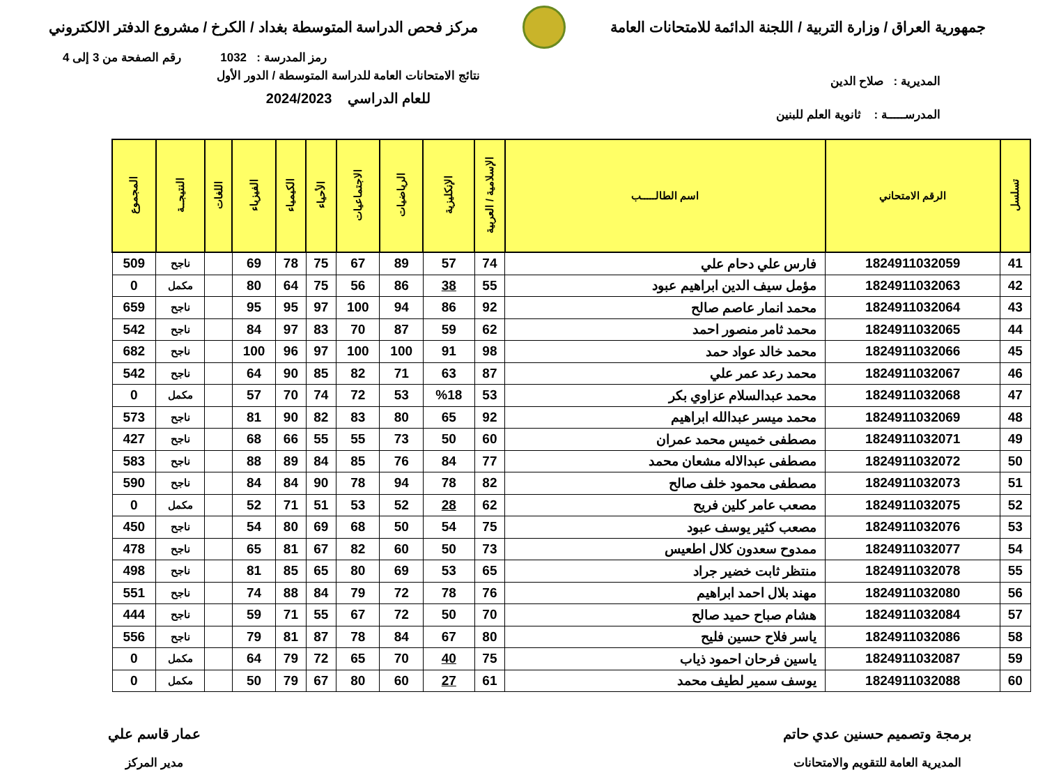جمهورية العراق / وزارة التربية / اللجنة الدائمة للامتحانات العامة
مركز فحص الدراسة المتوسطة بغداد / الكرخ / مشروع الدفتر الالكتروني
رمز المدرسة : 1032 رقم الصفحة من 3 إلى 4
المديرية : صلاح الدين
المدرســـــة : ثانوية العلم للبنين
نتائج الامتحانات العامة للدراسة المتوسطة / الدور الأول
للعام الدراسي 2024/2023
| تسلسل | الرقم الامتحاني | اسم الطالـــــب | الإسلامية / العربية | الإنكليزية | الرياضيات | الاجتماعيات | الأحياء | الكيمياء | الفيزياء | اللغات | النتيجــة | المجموع |
| --- | --- | --- | --- | --- | --- | --- | --- | --- | --- | --- | --- | --- |
| 41 | 1824911032059 | فارس علي دحام علي | 74 | 57 | 89 | 67 | 75 | 78 | 69 | | ناجح | 509 |
| 42 | 1824911032063 | مؤمل سيف الدين ابراهيم عبود | 55 | 38 | 86 | 56 | 75 | 64 | 80 | | مكمل | 0 |
| 43 | 1824911032064 | محمد انمار عاصم صالح | 92 | 86 | 94 | 100 | 97 | 95 | 95 | | ناجح | 659 |
| 44 | 1824911032065 | محمد ثامر منصور احمد | 62 | 59 | 87 | 70 | 83 | 97 | 84 | | ناجح | 542 |
| 45 | 1824911032066 | محمد خالد عواد حمد | 98 | 91 | 100 | 100 | 97 | 96 | 100 | | ناجح | 682 |
| 46 | 1824911032067 | محمد رعد عمر علي | 87 | 63 | 71 | 82 | 85 | 90 | 64 | | ناجح | 542 |
| 47 | 1824911032068 | محمد عبدالسلام عزاوي بكر | 53 | %18 | 53 | 72 | 74 | 70 | 57 | | مكمل | 0 |
| 48 | 1824911032069 | محمد ميسر عبدالله ابراهيم | 92 | 65 | 80 | 83 | 82 | 90 | 81 | | ناجح | 573 |
| 49 | 1824911032071 | مصطفى خميس محمد عمران | 60 | 50 | 73 | 55 | 55 | 66 | 68 | | ناجح | 427 |
| 50 | 1824911032072 | مصطفى عبدالاله مشعان محمد | 77 | 84 | 76 | 85 | 84 | 89 | 88 | | ناجح | 583 |
| 51 | 1824911032073 | مصطفى محمود خلف صالح | 82 | 78 | 94 | 78 | 90 | 84 | 84 | | ناجح | 590 |
| 52 | 1824911032075 | مصعب عامر كلين فريح | 62 | 28 | 52 | 53 | 51 | 71 | 52 | | مكمل | 0 |
| 53 | 1824911032076 | مصعب كثير يوسف عبود | 75 | 54 | 50 | 68 | 69 | 80 | 54 | | ناجح | 450 |
| 54 | 1824911032077 | ممدوح سعدون كلال اطعيس | 73 | 50 | 60 | 82 | 67 | 81 | 65 | | ناجح | 478 |
| 55 | 1824911032078 | منتظر ثابت خضير جراد | 65 | 53 | 69 | 80 | 65 | 85 | 81 | | ناجح | 498 |
| 56 | 1824911032080 | مهند بلال احمد ابراهيم | 76 | 78 | 72 | 79 | 84 | 88 | 74 | | ناجح | 551 |
| 57 | 1824911032084 | هشام صباح حميد صالح | 70 | 50 | 72 | 67 | 55 | 71 | 59 | | ناجح | 444 |
| 58 | 1824911032086 | ياسر فلاح حسين فليح | 80 | 67 | 84 | 78 | 87 | 81 | 79 | | ناجح | 556 |
| 59 | 1824911032087 | ياسين فرحان احمود ذياب | 75 | 40 | 70 | 65 | 72 | 79 | 64 | | مكمل | 0 |
| 60 | 1824911032088 | يوسف سمير لطيف محمد | 61 | 27 | 60 | 80 | 67 | 79 | 50 | | مكمل | 0 |
برمجة وتصميم حسنين عدي حاتم
المديرية العامة للتقويم والامتحانات
عمار قاسم علي
مدير المركز